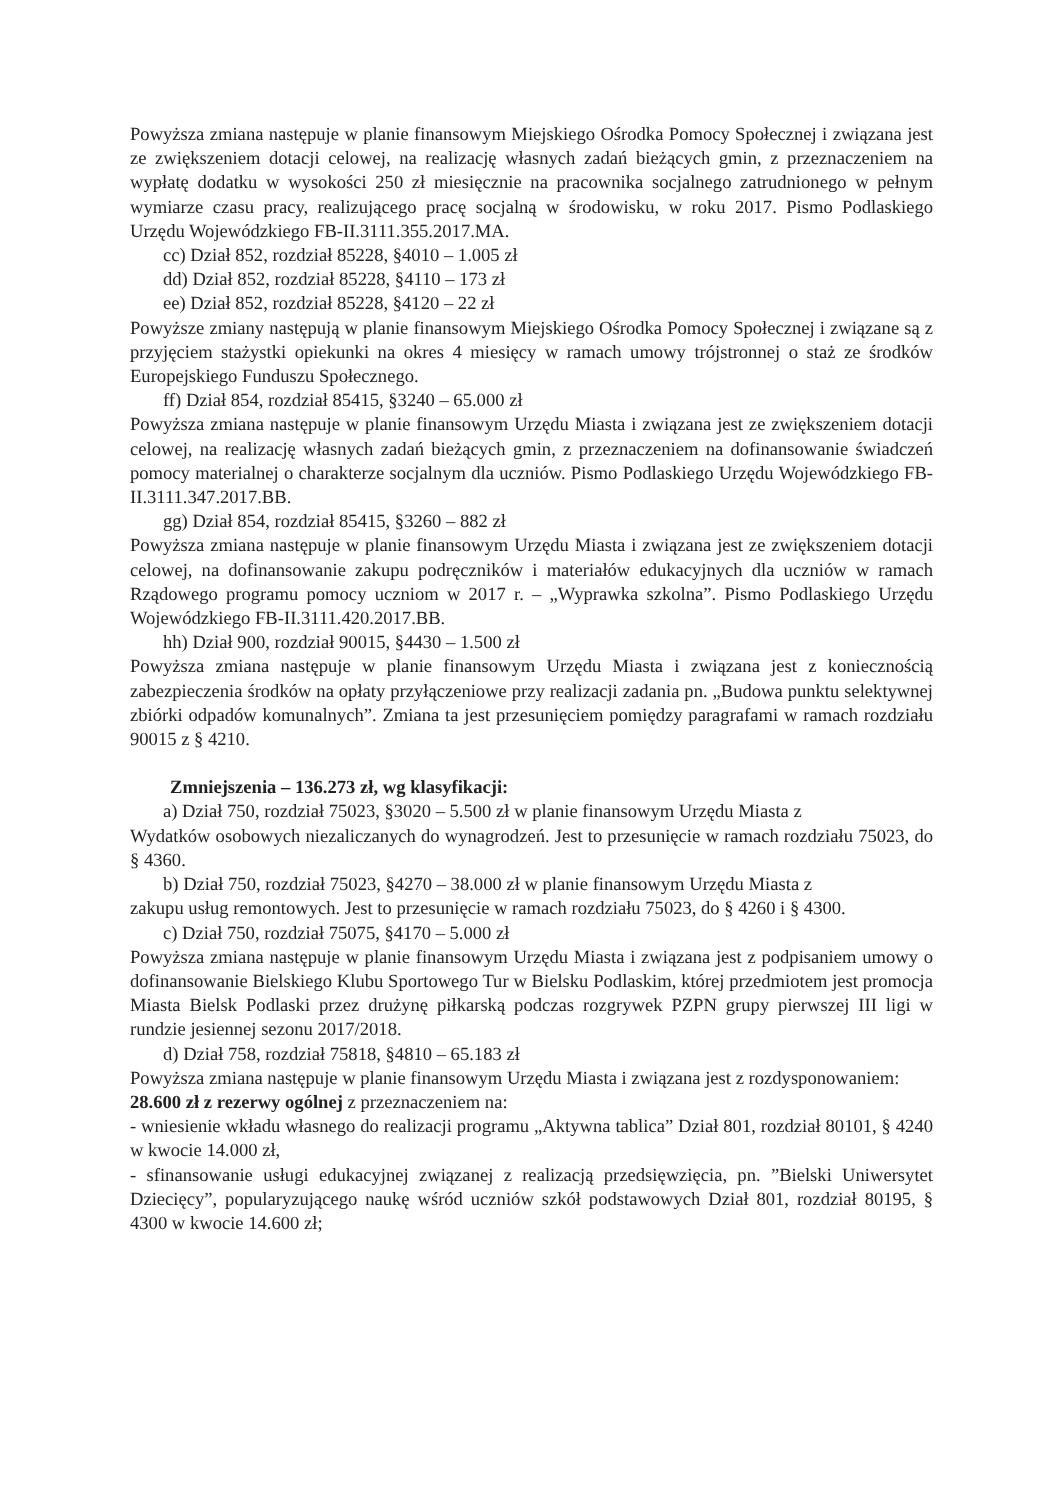Powyższa zmiana następuje w planie finansowym Miejskiego Ośrodka Pomocy Społecznej i związana jest ze zwiększeniem dotacji celowej, na realizację własnych zadań bieżących gmin, z przeznaczeniem na wypłatę dodatku w wysokości 250 zł miesięcznie na pracownika socjalnego zatrudnionego w pełnym wymiarze czasu pracy, realizującego pracę socjalną w środowisku, w roku 2017. Pismo Podlaskiego Urzędu Wojewódzkiego FB-II.3111.355.2017.MA.
cc) Dział 852, rozdział 85228, §4010 – 1.005 zł
dd) Dział 852, rozdział 85228, §4110 – 173 zł
ee) Dział 852, rozdział 85228, §4120 – 22 zł
Powyższe zmiany następują w planie finansowym Miejskiego Ośrodka Pomocy Społecznej i związane są z przyjęciem stażystki opiekunki na okres 4 miesięcy w ramach umowy trójstronnej o staż ze środków Europejskiego Funduszu Społecznego.
ff) Dział 854, rozdział 85415, §3240 – 65.000 zł
Powyższa zmiana następuje w planie finansowym Urzędu Miasta i związana jest ze zwiększeniem dotacji celowej, na realizację własnych zadań bieżących gmin, z przeznaczeniem na dofinansowanie świadczeń pomocy materialnej o charakterze socjalnym dla uczniów. Pismo Podlaskiego Urzędu Wojewódzkiego FB-II.3111.347.2017.BB.
gg) Dział 854, rozdział 85415, §3260 – 882 zł
Powyższa zmiana następuje w planie finansowym Urzędu Miasta i związana jest ze zwiększeniem dotacji celowej, na dofinansowanie zakupu podręczników i materiałów edukacyjnych dla uczniów w ramach Rządowego programu pomocy uczniom w 2017 r. – „Wyprawka szkolna”. Pismo Podlaskiego Urzędu Wojewódzkiego FB-II.3111.420.2017.BB.
hh) Dział 900, rozdział 90015, §4430 – 1.500 zł
Powyższa zmiana następuje w planie finansowym Urzędu Miasta i związana jest z koniecznością zabezpieczenia środków na opłaty przyłączeniowe przy realizacji zadania pn. „Budowa punktu selektywnej zbiórki odpadów komunalnych”. Zmiana ta jest przesunięciem pomiędzy paragrafami w ramach rozdziału 90015 z § 4210.
Zmniejszenia – 136.273 zł, wg klasyfikacji:
a) Dział 750, rozdział 75023, §3020 – 5.500 zł w planie finansowym Urzędu Miasta z
Wydatków osobowych niezaliczanych do wynagrodzeń. Jest to przesunięcie w ramach rozdziału 75023, do § 4360.
b) Dział 750, rozdział 75023, §4270 – 38.000 zł w planie finansowym Urzędu Miasta z
zakupu usług remontowych. Jest to przesunięcie w ramach rozdziału 75023, do § 4260 i § 4300.
c) Dział 750, rozdział 75075, §4170 – 5.000 zł
Powyższa zmiana następuje w planie finansowym Urzędu Miasta i związana jest z podpisaniem umowy o dofinansowanie Bielskiego Klubu Sportowego Tur w Bielsku Podlaskim, której przedmiotem jest promocja Miasta Bielsk Podlaski przez drużynę piłkarską podczas rozgrywek PZPN grupy pierwszej III ligi w rundzie jesiennej sezonu 2017/2018.
d) Dział 758, rozdział 75818, §4810 – 65.183 zł
Powyższa zmiana następuje w planie finansowym Urzędu Miasta i związana jest z rozdysponowaniem:
28.600 zł z rezerwy ogólnej z przeznaczeniem na:
- wniesienie wkładu własnego do realizacji programu „Aktywna tablica” Dział 801, rozdział 80101, § 4240 w kwocie 14.000 zł,
- sfinansowanie usługi edukacyjnej związanej z realizacją przedsięwzięcia, pn. ”Bielski Uniwersytet Dziecięcy”, popularyzującego naukę wśród uczniów szkół podstawowych Dział 801, rozdział 80195, § 4300 w kwocie 14.600 zł;